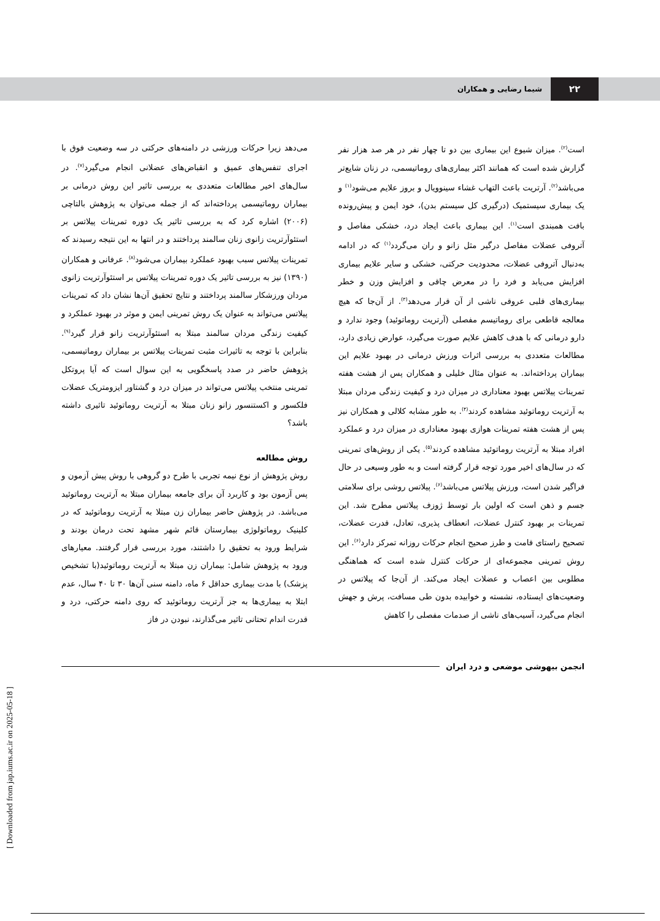۲۲
شیما رضایی و همکاران
است<sup>(۲)</sup>. میزان شیوع این بیماری بین دو تا چهار نفر در هر صد هزار نفر گزارش شده است که همانند اکثر بیماری‌های روماتیسمی، در زنان شایع‌تر می‌باشد<sup>(۲)</sup>. آرتریت باعث التهاب غشاء سینوویال و بروز علایم می‌شود<sup>(۱)</sup> و یک بیماری سیستمیک (درگیری کل سیستم بدن)، خود ایمن و پیش‌رونده بافت همبندی است<sup>(۱)</sup>. این بیماری باعث ایجاد درد، خشکی مفاصل و آتروفی عضلات مفاصل درگیر مثل زانو و ران می‌گردد<sup>(۱)</sup> که در ادامه به‌دنبال آتروفی عضلات، محدودیت حرکتی، خشکی و سایر علایم بیماری افزایش می‌یابد و فرد را در معرض چاقی و افزایش وزن و خطر بیماری‌های قلبی عروقی ناشی از آن قرار می‌دهد<sup>(۳)</sup>. از آن‌جا که هیچ معالجه قاطعی برای روماتیسم مفصلی (آرتریت روماتوئید) وجود ندارد و دارو درمانی که با هدف کاهش علایم صورت می‌گیرد، عوارض زیادی دارد، مطالعات متعددی به بررسی اثرات ورزش درمانی در بهبود علایم این بیماران پرداخته‌اند. به عنوان مثال خلیلی و همکاران پس از هشت هفته تمرینات پیلاتس بهبود معناداری در میزان درد و کیفیت زندگی مردان مبتلا به آرتریت روماتوئید مشاهده کردند<sup>(۴)</sup>. به طور مشابه کلالی و همکاران نیز پس از هشت هفته تمرینات هوازی بهبود معناداری در میزان درد و عملکرد افراد مبتلا به آرتریت روماتوئید مشاهده کردند<sup>(۵)</sup>. یکی از روش‌های تمرینی که در سال‌های اخیر مورد توجه قرار گرفته است و به طور وسیعی در حال فراگیر شدن است، ورزش پیلاتس می‌باشد<sup>(۶)</sup>. پیلاتس روشی برای سلامتی جسم و ذهن است که اولین بار توسط ژوزف پیلاتس مطرح شد. این تمرینات بر بهبود کنترل عضلات، انعطاف پذیری، تعادل، قدرت عضلات، تصحیح راستای قامت و طرز صحیح انجام حرکات روزانه تمرکز دارد<sup>(۶)</sup>. این روش تمرینی مجموعه‌ای از حرکات کنترل شده است که هماهنگی مطلوبی بین اعصاب و عضلات ایجاد می‌کند. از آن‌جا که پیلاتس در وضعیت‌های ایستاده، نشسته و خوابیده بدون طی مسافت، پرش و جهش انجام می‌گیرد، آسیب‌های ناشی از صدمات مفصلی را کاهش
می‌دهد زیرا حرکات ورزشی در دامنه‌های حرکتی در سه وضعیت فوق با اجرای تنفس‌های عمیق و انقباض‌های عضلانی انجام می‌گیرد<sup>(۷)</sup>. در سال‌های اخیر مطالعات متعددی به بررسی تاثیر این روش درمانی بر بیماران روماتیسمی پرداخته‌اند که از جمله می‌توان به پژوهش بالتاچی (۲۰۰۶) اشاره کرد که به بررسی تاثیر یک دوره تمرینات پیلاتس بر استئوآرتریت زانوی زنان سالمند پرداختند و در انتها به این نتیجه رسیدند که تمرینات پیلاتس سبب بهبود عملکرد بیماران می‌شود<sup>(۸)</sup>. عرفانی و همکاران (۱۳۹۰) نیز به بررسی تاثیر یک دوره تمرینات پیلاتس بر استئوآرتریت زانوی مردان ورزشکار سالمند پرداختند و نتایج تحقیق آن‌ها نشان داد که تمرینات پیلاتس می‌تواند به عنوان یک روش تمرینی ایمن و موثر در بهبود عملکرد و کیفیت زندگی مردان سالمند مبتلا به استئوآرتریت زانو قرار گیرد<sup>(۹)</sup>. بنابراین با توجه به تاثیرات مثبت تمرینات پیلاتس بر بیماران روماتیسمی، پژوهش حاضر در صدد پاسخگویی به این سوال است که آیا پروتکل تمرینی منتخب پیلاتس می‌تواند در میزان درد و گشتاور ایزومتریک عضلات فلکسور و اکستنسور زانو زنان مبتلا به آرتریت روماتوئید تاثیری داشته باشد؟
روش مطالعه
روش پژوهش از نوع نیمه تجربی با طرح دو گروهی با روش پیش آزمون و پس آزمون بود و کاربرد آن برای جامعه بیماران مبتلا به آرتریت روماتوئید می‌باشد. در پژوهش حاضر بیماران زن مبتلا به آرتریت روماتوئید که در کلینیک روماتولوژی بیمارستان قائم شهر مشهد تحت درمان بودند و شرایط ورود به تحقیق را داشتند، مورد بررسی قرار گرفتند. معیارهای ورود به پژوهش شامل: بیماران زن مبتلا به آرتریت روماتوئید(با تشخیص پزشک) با مدت بیماری حداقل ۶ ماه، دامنه سنی آن‌ها ۳۰ تا ۴۰ سال، عدم ابتلا به بیماری‌ها به جز آرتریت روماتوئید که روی دامنه حرکتی، درد و قدرت اندام تحتانی تاثیر می‌گذارند، نبودن در فاز
انجمن بیهوشی موضعی و درد ایران
[ Downloaded from jap.iums.ac.ir on 2025-05-18 ]